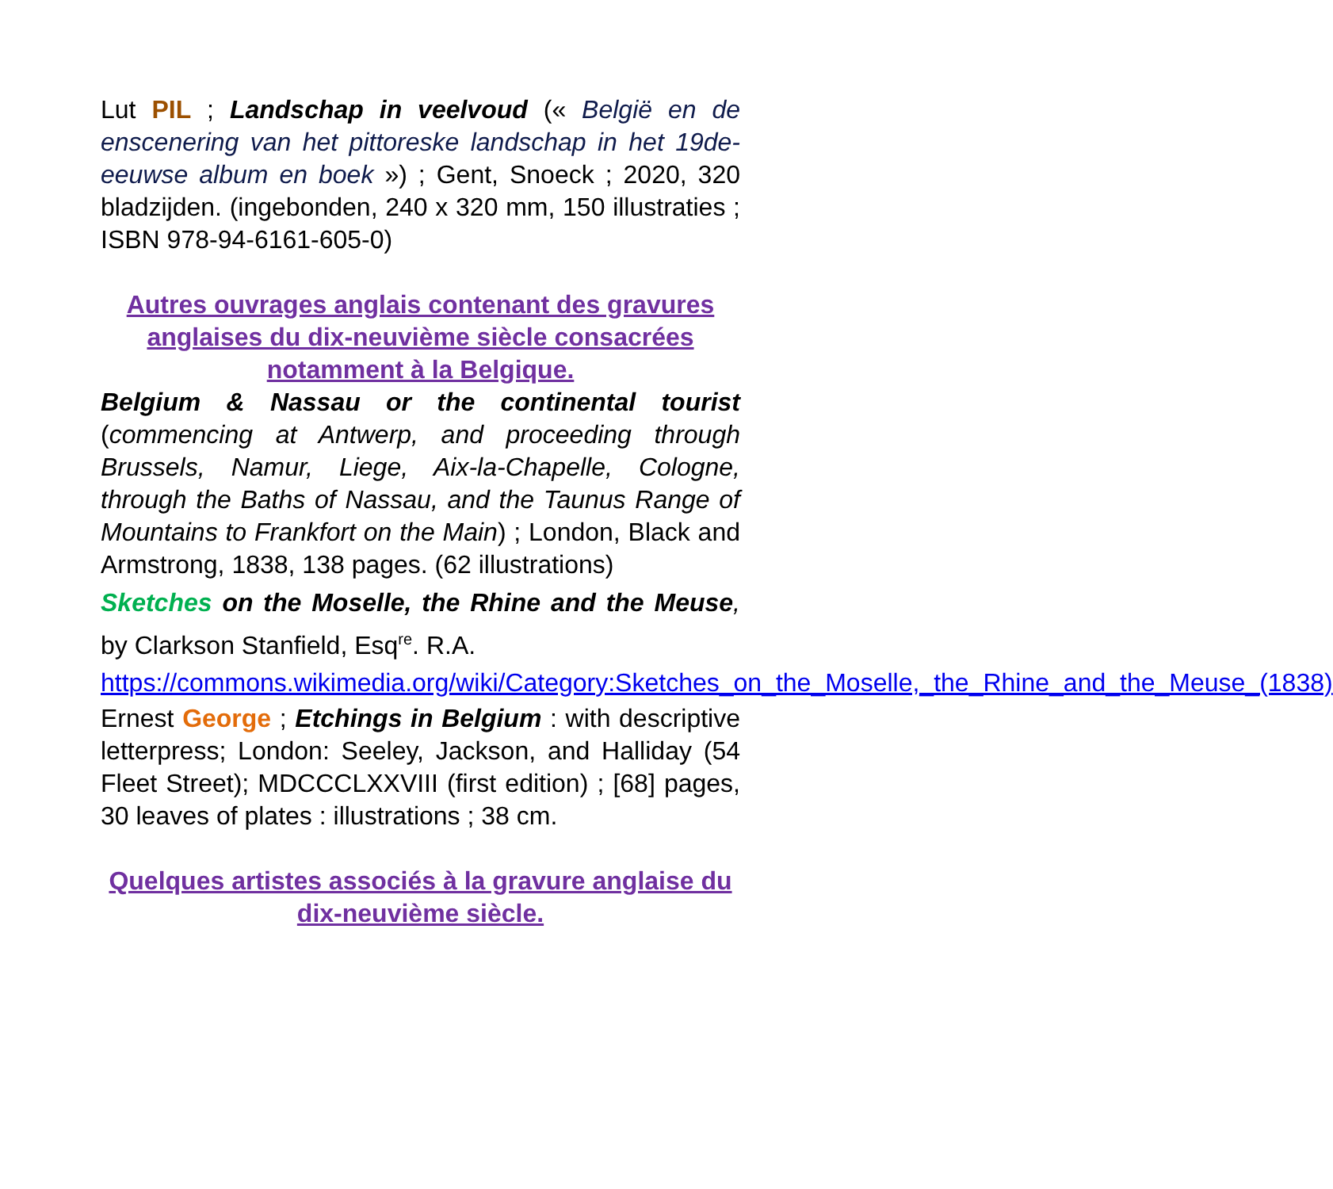Lut PIL ; Landschap in veelvoud (« België en de enscenering van het pittoreske landschap in het 19de-eeuwse album en boek ») ; Gent, Snoeck ; 2020, 320 bladzijden. (ingebonden, 240 x 320 mm, 150 illustraties ; ISBN 978-94-6161-605-0)
Autres ouvrages anglais contenant des gravures anglaises du dix-neuvième siècle consacrées notamment à la Belgique.
Belgium & Nassau or the continental tourist (commencing at Antwerp, and proceeding through Brussels, Namur, Liege, Aix-la-Chapelle, Cologne, through the Baths of Nassau, and the Taunus Range of Mountains to Frankfort on the Main) ; London, Black and Armstrong, 1838, 138 pages. (62 illustrations)
Sketches on the Moselle, the Rhine and the Meuse, by Clarkson Stanfield, Esq<sup>re</sup>. R.A.
https://commons.wikimedia.org/wiki/Category:Sketches_on_the_Moselle,_the_Rhine_and_the_Meuse_(1838)
Ernest George ; Etchings in Belgium : with descriptive letterpress; London: Seeley, Jackson, and Halliday (54 Fleet Street); MDCCCLXXVIII (first edition) ; [68] pages, 30 leaves of plates : illustrations ; 38 cm.
Quelques artistes associés à la gravure anglaise du dix-neuvième siècle.